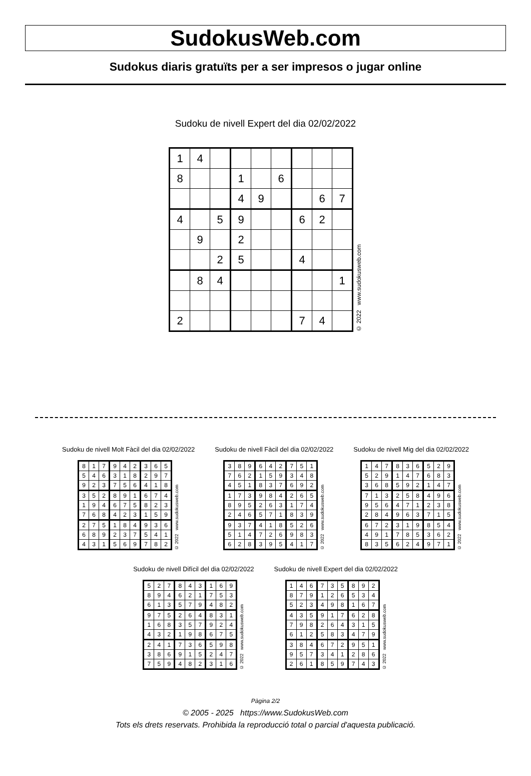SudokusWeb.com
Sudokus diaris gratuïts per a ser impresos o jugar online
Sudoku de nivell Expert del dia 02/02/2022
| 1 | 4 | | | | | | | |
| 8 | | | 1 | | 6 | | | |
| | | | 4 | 9 | | | 6 | 7 |
| 4 | | 5 | 9 | | | 6 | 2 | |
| | 9 | | 2 | | | | | |
| | | 2 | 5 | | | 4 | | |
| | 8 | 4 | | | | | | 1 |
| 2 | | | | | | 7 | 4 | |
© 2022 www.sudokusweb.com
Sudoku de nivell Molt Fàcil del dia 02/02/2022
| 8 | 1 | 7 | 9 | 4 | 2 | 3 | 6 | 5 |
| 5 | 4 | 6 | 3 | 1 | 8 | 2 | 9 | 7 |
| 9 | 2 | 3 | 7 | 5 | 6 | 4 | 1 | 8 |
| 3 | 5 | 2 | 8 | 9 | 1 | 6 | 7 | 4 |
| 1 | 9 | 4 | 6 | 7 | 5 | 8 | 2 | 3 |
| 7 | 6 | 8 | 4 | 2 | 3 | 1 | 5 | 9 |
| 2 | 7 | 5 | 1 | 8 | 4 | 9 | 3 | 6 |
| 6 | 8 | 9 | 2 | 3 | 7 | 5 | 4 | 1 |
| 4 | 3 | 1 | 5 | 6 | 9 | 7 | 8 | 2 |
© 2022 www.sudokusweb.com
Sudoku de nivell Fàcil del dia 02/02/2022
| 3 | 8 | 9 | 6 | 4 | 2 | 7 | 5 | 1 |
| 7 | 6 | 2 | 1 | 5 | 9 | 3 | 4 | 8 |
| 4 | 5 | 1 | 8 | 3 | 7 | 6 | 9 | 2 |
| 1 | 7 | 3 | 9 | 8 | 4 | 2 | 6 | 5 |
| 8 | 9 | 5 | 2 | 6 | 3 | 1 | 7 | 4 |
| 2 | 4 | 6 | 5 | 7 | 1 | 8 | 3 | 9 |
| 9 | 3 | 7 | 4 | 1 | 8 | 5 | 2 | 6 |
| 5 | 1 | 4 | 7 | 2 | 6 | 9 | 8 | 3 |
| 6 | 2 | 8 | 3 | 9 | 5 | 4 | 1 | 7 |
© 2022 www.sudokusweb.com
Sudoku de nivell Mig del dia 02/02/2022
| 1 | 4 | 7 | 8 | 3 | 6 | 5 | 2 | 9 |
| 5 | 2 | 9 | 1 | 4 | 7 | 6 | 8 | 3 |
| 3 | 6 | 8 | 5 | 9 | 2 | 1 | 4 | 7 |
| 7 | 1 | 3 | 2 | 5 | 8 | 4 | 9 | 6 |
| 9 | 5 | 6 | 4 | 7 | 1 | 2 | 3 | 8 |
| 2 | 8 | 4 | 9 | 6 | 3 | 7 | 1 | 5 |
| 6 | 7 | 2 | 3 | 1 | 9 | 8 | 5 | 4 |
| 4 | 9 | 1 | 7 | 8 | 5 | 3 | 6 | 2 |
| 8 | 3 | 5 | 6 | 2 | 4 | 9 | 7 | 1 |
© 2022 www.sudokusweb.com
Sudoku de nivell Difícil del dia 02/02/2022
| 5 | 2 | 7 | 8 | 4 | 3 | 1 | 6 | 9 |
| 8 | 9 | 4 | 6 | 2 | 1 | 7 | 5 | 3 |
| 6 | 1 | 3 | 5 | 7 | 9 | 4 | 8 | 2 |
| 9 | 7 | 5 | 2 | 6 | 4 | 8 | 3 | 1 |
| 1 | 6 | 8 | 3 | 5 | 7 | 9 | 2 | 4 |
| 4 | 3 | 2 | 1 | 9 | 8 | 6 | 7 | 5 |
| 2 | 4 | 1 | 7 | 3 | 6 | 5 | 9 | 8 |
| 3 | 8 | 6 | 9 | 1 | 5 | 2 | 4 | 7 |
| 7 | 5 | 9 | 4 | 8 | 2 | 3 | 1 | 6 |
© 2022 www.sudokusweb.com
Sudoku de nivell Expert del dia 02/02/2022
| 1 | 4 | 6 | 7 | 3 | 5 | 8 | 9 | 2 |
| 8 | 7 | 9 | 1 | 2 | 6 | 5 | 3 | 4 |
| 5 | 2 | 3 | 4 | 9 | 8 | 1 | 6 | 7 |
| 4 | 3 | 5 | 9 | 1 | 7 | 6 | 2 | 8 |
| 7 | 9 | 8 | 2 | 6 | 4 | 3 | 1 | 5 |
| 6 | 1 | 2 | 5 | 8 | 3 | 4 | 7 | 9 |
| 3 | 8 | 4 | 6 | 7 | 2 | 9 | 5 | 1 |
| 9 | 5 | 7 | 3 | 4 | 1 | 2 | 8 | 6 |
| 2 | 6 | 1 | 8 | 5 | 9 | 7 | 4 | 3 |
© 2022 www.sudokusweb.com
Pàgina 2/2
© 2005 - 2025 https://www.SudokusWeb.com
Tots els drets reservats. Prohibida la reproducció total o parcial d'aquesta publicació.